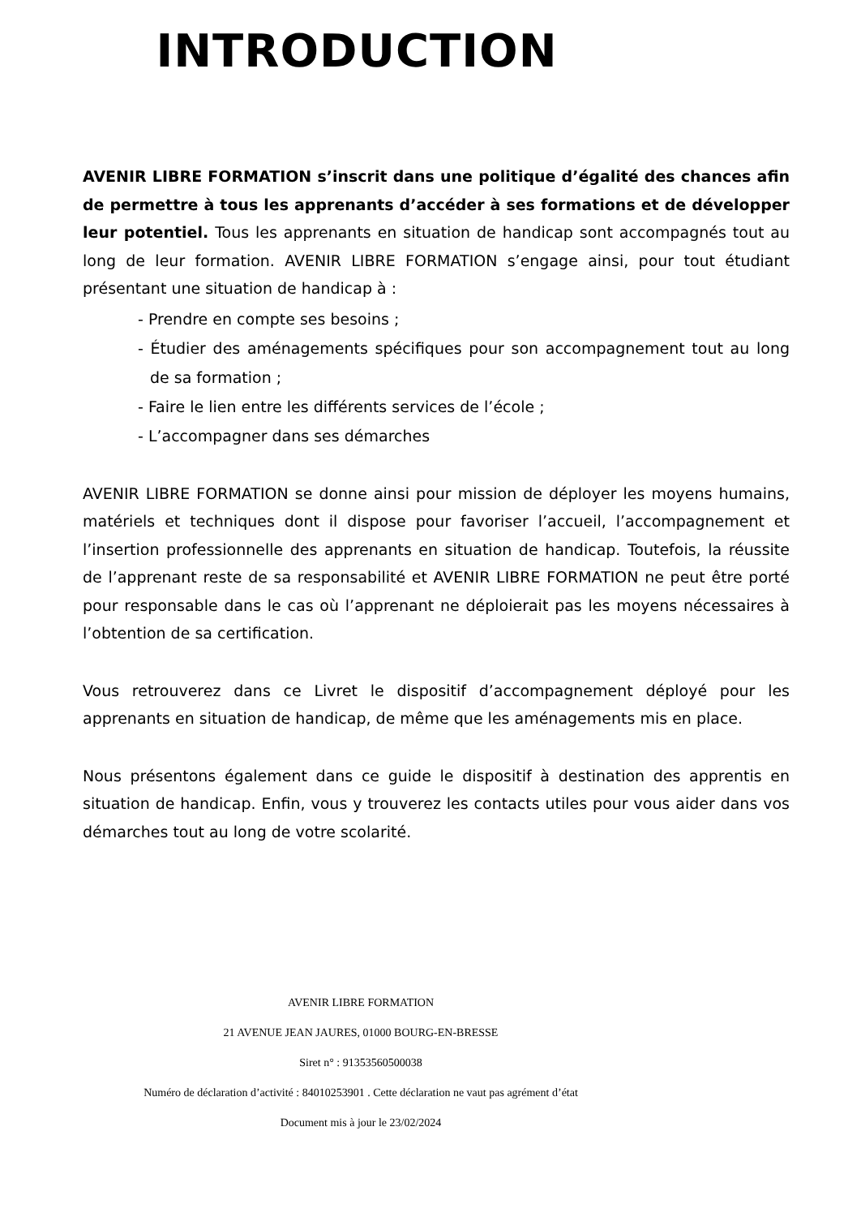INTRODUCTION
AVENIR LIBRE FORMATION s’inscrit dans une politique d’égalité des chances afin de permettre à tous les apprenants d’accéder à ses formations et de développer leur potentiel. Tous les apprenants en situation de handicap sont accompagnés tout au long de leur formation. AVENIR LIBRE FORMATION s’engage ainsi, pour tout étudiant présentant une situation de handicap à :
- Prendre en compte ses besoins ;
- Étudier des aménagements spécifiques pour son accompagnement tout au long de sa formation ;
- Faire le lien entre les différents services de l’école ;
- L’accompagner dans ses démarches
AVENIR LIBRE FORMATION se donne ainsi pour mission de déployer les moyens humains, matériels et techniques dont il dispose pour favoriser l’accueil, l’accompagnement et l’insertion professionnelle des apprenants en situation de handicap. Toutefois, la réussite de l’apprenant reste de sa responsabilité et AVENIR LIBRE FORMATION ne peut être porté pour responsable dans le cas où l’apprenant ne déploierait pas les moyens nécessaires à l’obtention de sa certification.
Vous retrouverez dans ce Livret le dispositif d’accompagnement déployé pour les apprenants en situation de handicap, de même que les aménagements mis en place.
Nous présentons également dans ce guide le dispositif à destination des apprentis en situation de handicap. Enfin, vous y trouverez les contacts utiles pour vous aider dans vos démarches tout au long de votre scolarité.
AVENIR LIBRE FORMATION
21 AVENUE JEAN JAURES, 01000 BOURG-EN-BRESSE
Siret n° : 91353560500038
Numéro de déclaration d’activité : 84010253901 . Cette déclaration ne vaut pas agrément d’état
Document mis à jour le 23/02/2024